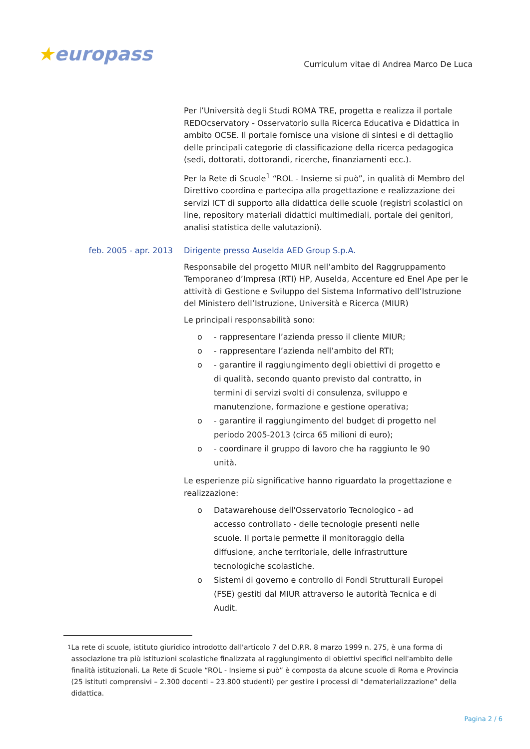★europass
Curriculum vitae di Andrea Marco De Luca
Per l’Università degli Studi ROMA TRE, progetta e realizza il portale REDOcservatory - Osservatorio sulla Ricerca Educativa e Didattica in ambito OCSE. Il portale fornisce una visione di sintesi e di dettaglio delle principali categorie di classificazione della ricerca pedagogica (sedi, dottorati, dottorandi, ricerche, finanziamenti ecc.).
Per la Rete di Scuole<sup>1</sup> “ROL - Insieme si può”, in qualità di Membro del Direttivo coordina e partecipa alla progettazione e realizzazione dei servizi ICT di supporto alla didattica delle scuole (registri scolastici on line, repository materiali didattici multimediali, portale dei genitori, analisi statistica delle valutazioni).
feb. 2005 - apr. 2013 Dirigente presso Auselda AED Group S.p.A.
Responsabile del progetto MIUR nell’ambito del Raggruppamento Temporaneo d’Impresa (RTI) HP, Auselda, Accenture ed Enel Ape per le attività di Gestione e Sviluppo del Sistema Informativo dell’Istruzione del Ministero dell’Istruzione, Università e Ricerca (MIUR)
Le principali responsabilità sono:
o - rappresentare l’azienda presso il cliente MIUR;
o - rappresentare l’azienda nell’ambito del RTI;
o - garantire il raggiungimento degli obiettivi di progetto e di qualità, secondo quanto previsto dal contratto, in termini di servizi svolti di consulenza, sviluppo e manutenzione, formazione e gestione operativa;
o - garantire il raggiungimento del budget di progetto nel periodo 2005-2013 (circa 65 milioni di euro);
o - coordinare il gruppo di lavoro che ha raggiunto le 90 unità.
Le esperienze più significative hanno riguardato la progettazione e realizzazione:
o Datawarehouse dell'Osservatorio Tecnologico - ad accesso controllato - delle tecnologie presenti nelle scuole. Il portale permette il monitoraggio della diffusione, anche territoriale, delle infrastrutture tecnologiche scolastiche.
o Sistemi di governo e controllo di Fondi Strutturali Europei (FSE) gestiti dal MIUR attraverso le autorità Tecnica e di Audit.
<sup>1</sup> La rete di scuole, istituto giuridico introdotto dall'articolo 7 del D.P.R. 8 marzo 1999 n. 275, è una forma di associazione tra più istituzioni scolastiche finalizzata al raggiungimento di obiettivi specifici nell'ambito delle finalità istituzionali. La Rete di Scuole “ROL - Insieme si può” è composta da alcune scuole di Roma e Provincia (25 istituti comprensivi – 2.300 docenti – 23.800 studenti) per gestire i processi di “dematerializzazione” della didattica.
Pagina 2 / 6